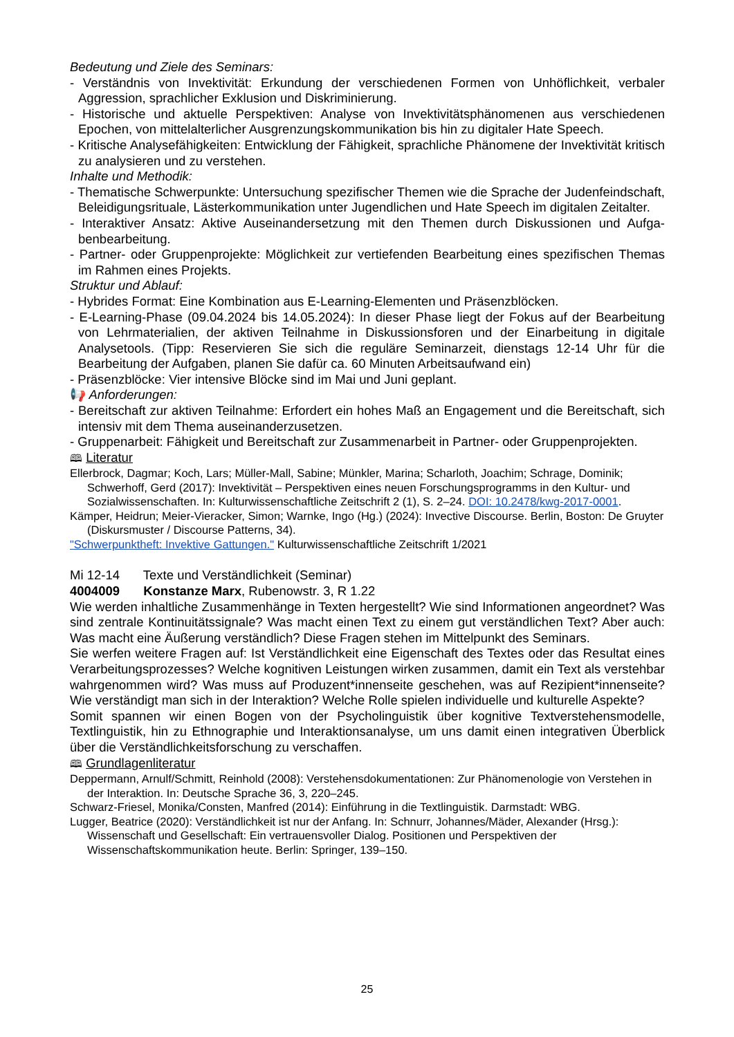Bedeutung und Ziele des Seminars:
- Verständnis von Invektivität: Erkundung der verschiedenen Formen von Unhöflichkeit, verbaler Aggression, sprachlicher Exklusion und Diskriminierung.
- Historische und aktuelle Perspektiven: Analyse von Invektivitätsphänomenen aus verschiedenen Epochen, von mittelalterlicher Ausgrenzungskommunikation bis hin zu digitaler Hate Speech.
- Kritische Analysefähigkeiten: Entwicklung der Fähigkeit, sprachliche Phänomene der Invektivität kritisch zu analysieren und zu verstehen.
Inhalte und Methodik:
- Thematische Schwerpunkte: Untersuchung spezifischer Themen wie die Sprache der Juden­feindschaft, Beleidigungsrituale, Lästerkommunikation unter Jugendlichen und Hate Speech im digitalen Zeitalter.
- Interaktiver Ansatz: Aktive Auseinandersetzung mit den Themen durch Diskussionen und Aufga­benbearbeitung.
- Partner- oder Gruppenprojekte: Möglichkeit zur vertiefenden Bearbeitung eines spezifischen Themas im Rahmen eines Projekts.
Struktur und Ablauf:
- Hybrides Format: Eine Kombination aus E-Learning-Elementen und Präsenzblöcken.
- E-Learning-Phase (09.04.2024 bis 14.05.2024): In dieser Phase liegt der Fokus auf der Bearbei­tung von Lehrmaterialien, der aktiven Teilnahme in Diskussionsforen und der Einarbeitung in digi­tale Analysetools. (Tipp: Reservieren Sie sich die reguläre Seminarzeit, dienstags 12-14 Uhr für die Bearbeitung der Aufgaben, planen Sie dafür ca. 60 Minuten Arbeitsaufwand ein)
- Präsenzblöcke: Vier intensive Blöcke sind im Mai und Juni geplant.
📢 Anforderungen:
- Bereitschaft zur aktiven Teilnahme: Erfordert ein hohes Maß an Engagement und die Bereit­schaft, sich intensiv mit dem Thema auseinanderzusetzen.
- Gruppenarbeit: Fähigkeit und Bereitschaft zur Zusammenarbeit in Partner- oder Gruppenprojek­ten.
🕮 Literatur
Ellerbrock, Dagmar; Koch, Lars; Müller-Mall, Sabine; Münkler, Marina; Scharloth, Joachim; Schrage, Domi­nik; Schwerhoff, Gerd (2017): Invektivität – Perspektiven eines neuen Forschungsprogramms in den Kul­tur- und Sozialwissenschaften. In: Kulturwissenschaftliche Zeitschrift 2 (1), S. 2–24. DOI: 10.2478/kwg-2017-0001.
Kämper, Heidrun; Meier-Vieracker, Simon; Warnke, Ingo (Hg.) (2024): Invective Discourse. Berlin, Boston: De Gruyter (Diskursmuster / Discourse Patterns, 34).
"Schwerpunktheft: Invektive Gattungen." Kulturwissenschaftliche Zeitschrift 1/2021
Mi 12-14 Texte und Verständlichkeit (Seminar)
4004009 Konstanze Marx, Rubenowstr. 3, R 1.22
Wie werden inhaltliche Zusammenhänge in Texten hergestellt? Wie sind Informationen angeord­net? Was sind zentrale Kontinuitätssignale? Was macht einen Text zu einem gut verständlichen Text? Aber auch: Was macht eine Äußerung verständlich? Diese Fragen stehen im Mittelpunkt des Seminars.
Sie werfen weitere Fragen auf: Ist Verständlichkeit eine Eigenschaft des Textes oder das Resultat eines Verarbeitungsprozesses? Welche kognitiven Leistungen wirken zusammen, damit ein Text als verstehbar wahrgenommen wird? Was muss auf Produzent*innenseite geschehen, was auf Rezipient*innenseite? Wie verständigt man sich in der Interaktion? Welche Rolle spielen individuel­le und kulturelle Aspekte?
Somit spannen wir einen Bogen von der Psycholinguistik über kognitive Textverstehensmodelle, Textlinguistik, hin zu Ethnographie und Interaktionsanalyse, um uns damit einen integrativen Über­blick über die Verständlichkeitsforschung zu verschaffen.
🕮 Grundlagenliteratur
Deppermann, Arnulf/Schmitt, Reinhold (2008): Verstehensdokumentationen: Zur Phänomenologie von Ver­stehen in der Interaktion. In: Deutsche Sprache 36, 3, 220–245.
Schwarz-Friesel, Monika/Consten, Manfred (2014): Einführung in die Textlinguistik. Darmstadt: WBG.
Lugger, Beatrice (2020): Verständlichkeit ist nur der Anfang. In: Schnurr, Johannes/Mäder, Alexander (Hrsg.): Wissenschaft und Gesellschaft: Ein vertrauensvoller Dialog. Positionen und Perspektiven der Wissenschaftskommunikation heute. Berlin: Springer, 139–150.
25